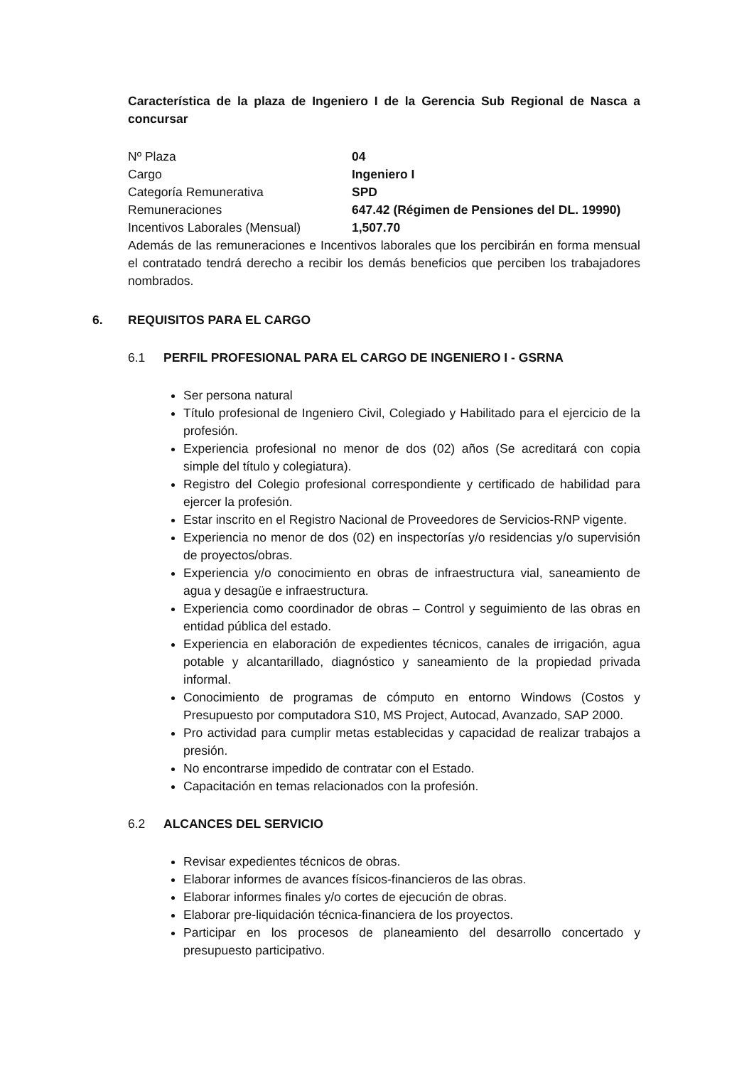Característica de la plaza de Ingeniero I de la Gerencia Sub Regional de Nasca a concursar
| Nº Plaza | 04 |
| Cargo | Ingeniero I |
| Categoría Remunerativa | SPD |
| Remuneraciones | 647.42 (Régimen de Pensiones del DL. 19990) |
| Incentivos Laborales (Mensual) | 1,507.70 |
Además de las remuneraciones e Incentivos laborales que los percibirán en forma mensual el contratado tendrá derecho a recibir los demás beneficios que perciben los trabajadores nombrados.
6. REQUISITOS PARA EL CARGO
6.1 PERFIL PROFESIONAL PARA EL CARGO DE INGENIERO I - GSRNA
Ser persona natural
Título profesional de Ingeniero Civil, Colegiado y Habilitado para el ejercicio de la profesión.
Experiencia profesional no menor de dos (02) años (Se acreditará con copia simple del título y colegiatura).
Registro del Colegio profesional correspondiente y certificado de habilidad para ejercer la profesión.
Estar inscrito en el Registro Nacional de Proveedores de Servicios-RNP vigente.
Experiencia no menor de dos (02) en inspectorías y/o residencias y/o supervisión de proyectos/obras.
Experiencia y/o conocimiento en obras de infraestructura vial, saneamiento de agua y desagüe e infraestructura.
Experiencia como coordinador de obras – Control y seguimiento de las obras en entidad pública del estado.
Experiencia en elaboración de expedientes técnicos, canales de irrigación, agua potable y alcantarillado, diagnóstico y saneamiento de la propiedad privada informal.
Conocimiento de programas de cómputo en entorno Windows (Costos y Presupuesto por computadora S10, MS Project, Autocad, Avanzado, SAP 2000.
Pro actividad para cumplir metas establecidas y capacidad de realizar trabajos a presión.
No encontrarse impedido de contratar con el Estado.
Capacitación en temas relacionados con la profesión.
6.2 ALCANCES DEL SERVICIO
Revisar expedientes técnicos de obras.
Elaborar informes de avances físicos-financieros de las obras.
Elaborar informes finales y/o cortes de ejecución de obras.
Elaborar pre-liquidación técnica-financiera de los proyectos.
Participar en los procesos de planeamiento del desarrollo concertado y presupuesto participativo.